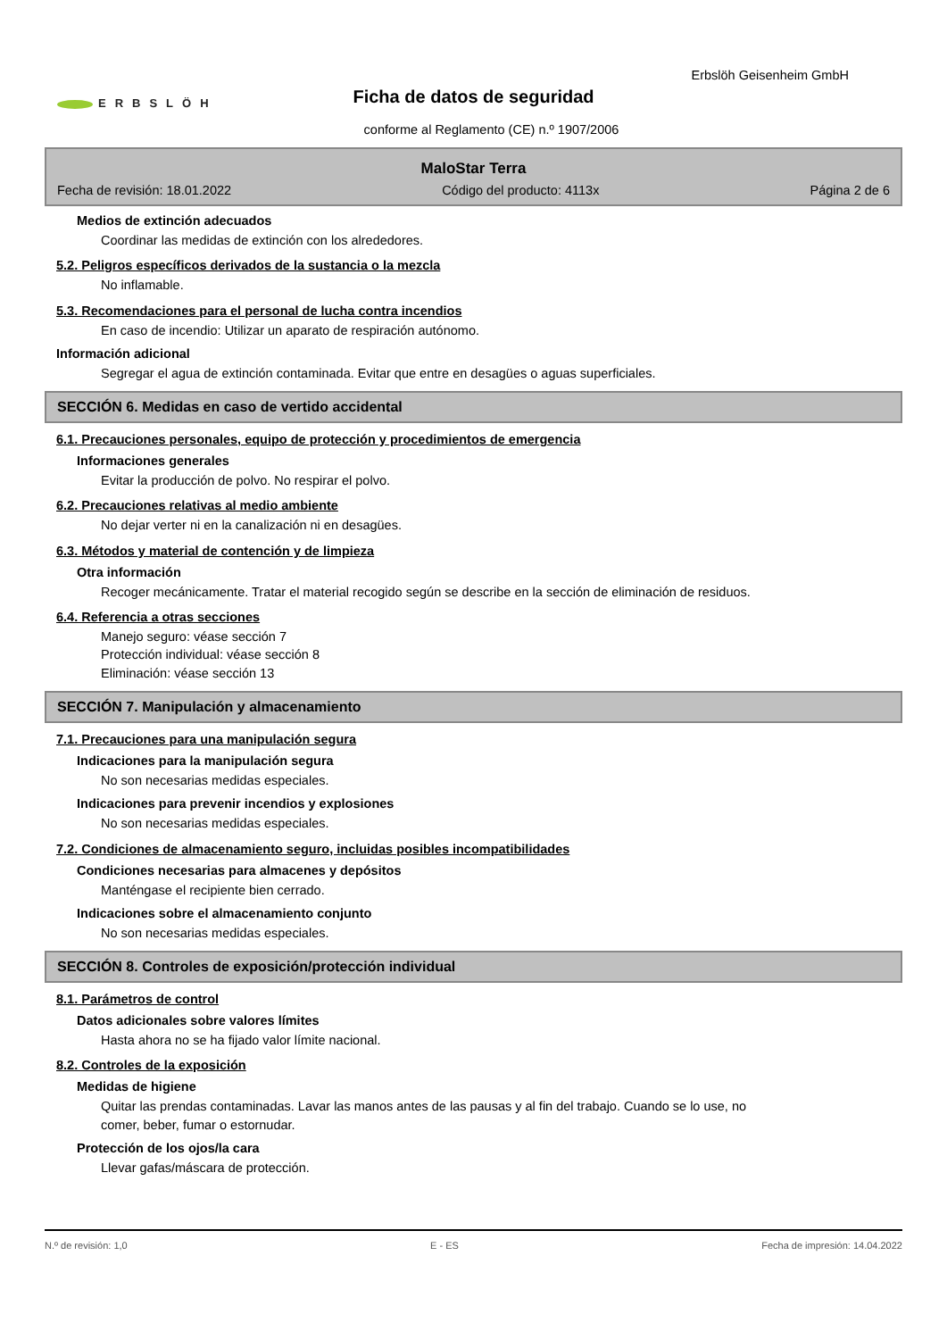ERBSLÖH
Erbslöh Geisenheim GmbH
Ficha de datos de seguridad
conforme al Reglamento (CE) n.º 1907/2006
MaloStar Terra
Fecha de revisión: 18.01.2022 Código del producto: 4113x Página 2 de 6
Medios de extinción adecuados
Coordinar las medidas de extinción con los alrededores.
5.2. Peligros específicos derivados de la sustancia o la mezcla
No inflamable.
5.3. Recomendaciones para el personal de lucha contra incendios
En caso de incendio: Utilizar un aparato de respiración autónomo.
Información adicional
Segregar el agua de extinción contaminada. Evitar que entre en desagües o aguas superficiales.
SECCIÓN 6. Medidas en caso de vertido accidental
6.1. Precauciones personales, equipo de protección y procedimientos de emergencia
Informaciones generales
Evitar la producción de polvo. No respirar el polvo.
6.2. Precauciones relativas al medio ambiente
No dejar verter ni en la canalización ni en desagües.
6.3. Métodos y material de contención y de limpieza
Otra información
Recoger mecánicamente. Tratar el material recogido según se describe en la sección de eliminación de residuos.
6.4. Referencia a otras secciones
Manejo seguro: véase sección 7
Protección individual: véase sección 8
Eliminación: véase sección 13
SECCIÓN 7. Manipulación y almacenamiento
7.1. Precauciones para una manipulación segura
Indicaciones para la manipulación segura
No son necesarias medidas especiales.
Indicaciones para prevenir incendios y explosiones
No son necesarias medidas especiales.
7.2. Condiciones de almacenamiento seguro, incluidas posibles incompatibilidades
Condiciones necesarias para almacenes y depósitos
Manténgase el recipiente bien cerrado.
Indicaciones sobre el almacenamiento conjunto
No son necesarias medidas especiales.
SECCIÓN 8. Controles de exposición/protección individual
8.1. Parámetros de control
Datos adicionales sobre valores límites
Hasta ahora no se ha fijado valor límite nacional.
8.2. Controles de la exposición
Medidas de higiene
Quitar las prendas contaminadas. Lavar las manos antes de las pausas y al fin del trabajo. Cuando se lo use, no comer, beber, fumar o estornudar.
Protección de los ojos/la cara
Llevar gafas/máscara de protección.
N.º de revisión: 1,0 E - ES Fecha de impresión: 14.04.2022